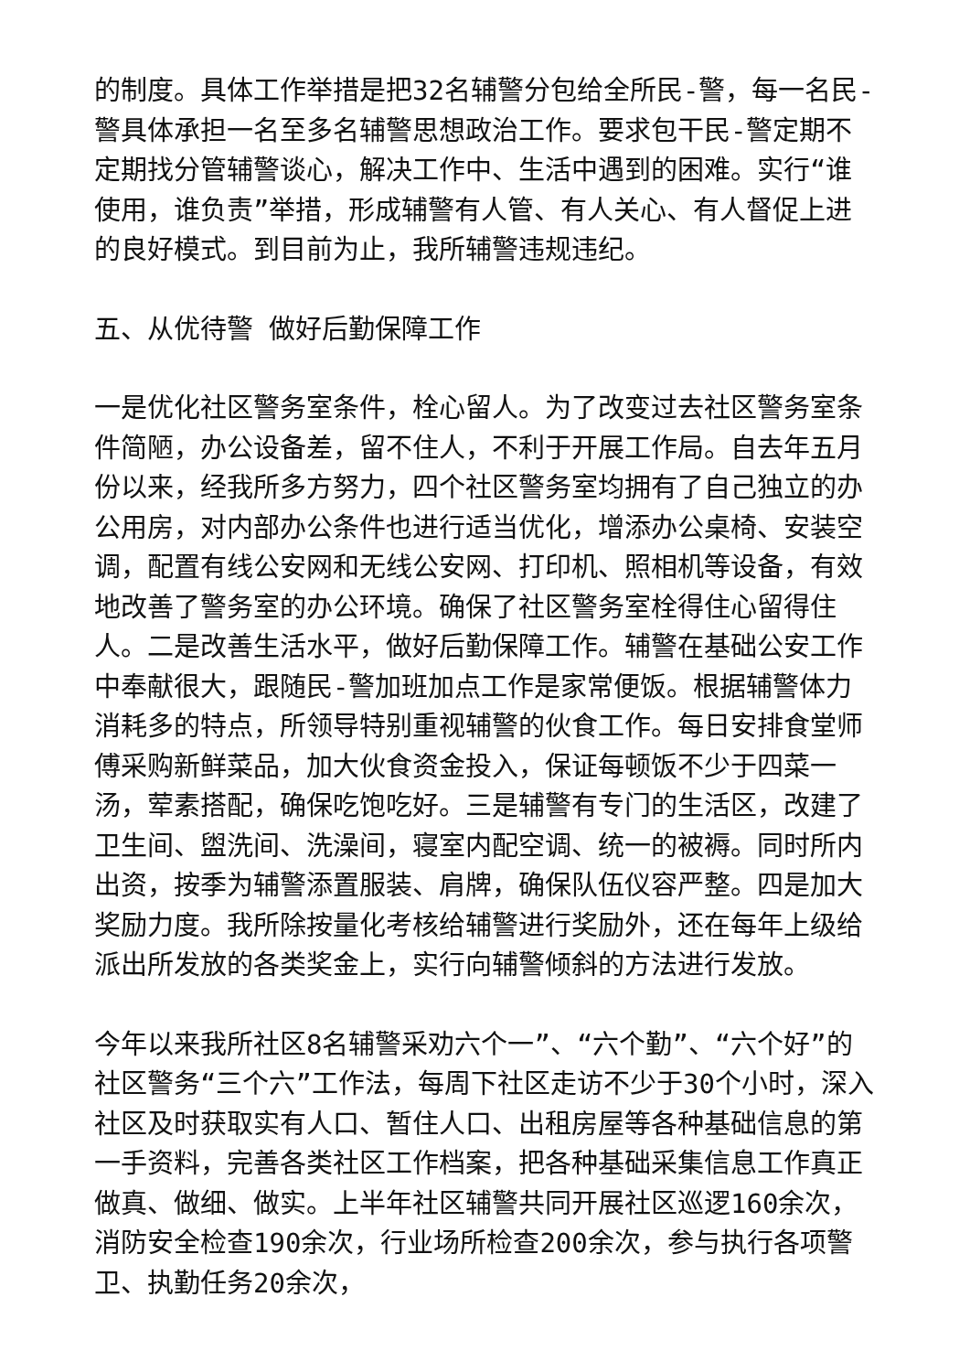的制度。具体工作举措是把32名辅警分包给全所民-警，每一名民-警具体承担一名至多名辅警思想政治工作。要求包干民-警定期不定期找分管辅警谈心，解决工作中、生活中遇到的困难。实行“谁使用，谁负责”举措，形成辅警有人管、有人关心、有人督促上进的良好模式。到目前为止，我所辅警违规违纪。
五、从优待警 做好后勤保障工作
一是优化社区警务室条件，栓心留人。为了改变过去社区警务室条件简陋，办公设备差，留不住人，不利于开展工作局。自去年五月份以来，经我所多方努力，四个社区警务室均拥有了自己独立的办公用房，对内部办公条件也进行适当优化，增添办公桌椅、安装空调，配置有线公安网和无线公安网、打印机、照相机等设备，有效地改善了警务室的办公环境。确保了社区警务室栓得住心留得住人。二是改善生活水平，做好后勤保障工作。辅警在基础公安工作中奉献很大，跟随民-警加班加点工作是家常便饭。根据辅警体力消耗多的特点，所领导特别重视辅警的伙食工作。每日安排食堂师傅采购新鲜菜品，加大伙食资金投入，保证每顿饭不少于四菜一汤，荤素搭配，确保吃饱吃好。三是辅警有专门的生活区，改建了卫生间、盥洗间、洗澡间，寝室内配空调、统一的被褥。同时所内出资，按季为辅警添置服装、肩牌，确保队伍仪容严整。四是加大奖励力度。我所除按量化考核给辅警进行奖励外，还在每年上级给派出所发放的各类奖金上，实行向辅警倾斜的方法进行发放。
今年以来我所社区8名辅警采劝六个一”、“六个勤”、“六个好”的社区警务“三个六”工作法，每周下社区走访不少于30个小时，深入社区及时获取实有人口、暂住人口、出租房屋等各种基础信息的第一手资料，完善各类社区工作档案，把各种基础采集信息工作真正做真、做细、做实。上半年社区辅警共同开展社区巡逻160余次，消防安全检查190余次，行业场所检查200余次，参与执行各项警卫、执勤任务20余次，